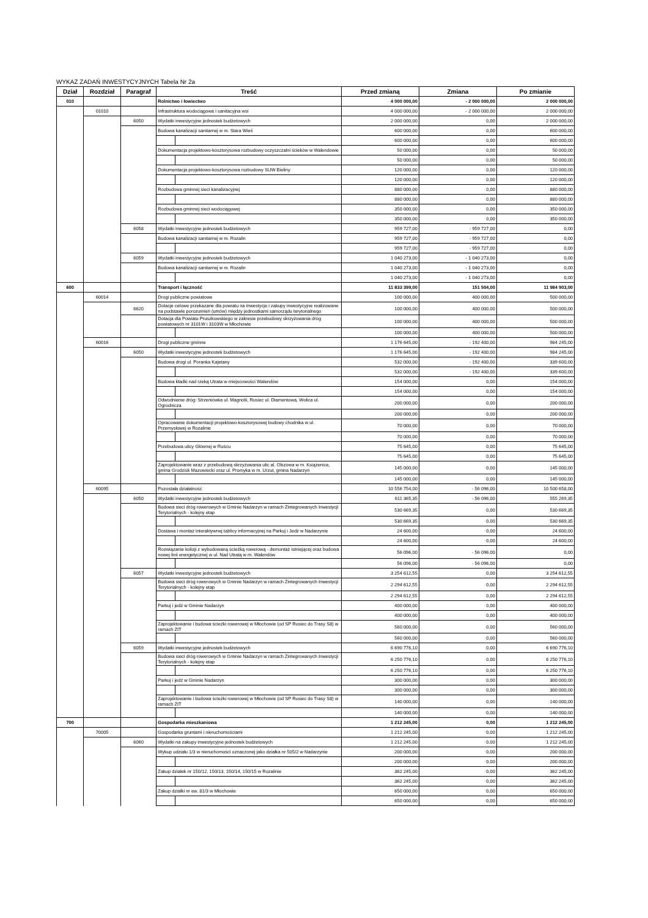WYKAZ ZADAŃ INWESTYCYJNYCH Tabela Nr 2a
| Dział | Rozdział | Paragraf | Treść | | Przed zmianą | Zmiana | Po zmianie |
| --- | --- | --- | --- | --- | --- | --- | --- |
| 010 | | | Rolnictwo i łowiectwo | | 4 000 000,00 | - 2 000 000,00 | 2 000 000,00 |
| | 01010 | | Infrastruktura wodociągowa i sanitacyjna wsi | | 4 000 000,00 | - 2 000 000,00 | 2 000 000,00 |
| | | 6050 | Wydatki inwestycyjne jednostek budżetowych | | 2 000 000,00 | 0,00 | 2 000 000,00 |
| | | | Budowa kanalizacji sanitarnej w m. Stara Wieś | | 600 000,00 | 0,00 | 600 000,00 |
| | | | | | 600 000,00 | 0,00 | 600 000,00 |
| | | | Dokumentacja projektowo-kosztorysowa rozbudowy oczyszczalni ścieków w Walendowie | | 50 000,00 | 0,00 | 50 000,00 |
| | | | | | 50 000,00 | 0,00 | 50 000,00 |
| | | | Dokumentacja projektowo-kosztorysowa rozbudowy SUW Bieliny | | 120 000,00 | 0,00 | 120 000,00 |
| | | | | | 120 000,00 | 0,00 | 120 000,00 |
| | | | Rozbudowa gminnej sieci kanalizacyjnej | | 880 000,00 | 0,00 | 880 000,00 |
| | | | | | 880 000,00 | 0,00 | 880 000,00 |
| | | | Rozbudowa gminnej sieci wodociągowej | | 350 000,00 | 0,00 | 350 000,00 |
| | | | | | 350 000,00 | 0,00 | 350 000,00 |
| | | 6058 | Wydatki inwestycyjne jednostek budżetowych | | 959 727,00 | - 959 727,00 | 0,00 |
| | | | Budowa kanalizacji sanitarnej w m. Rozalin | | 959 727,00 | - 959 727,00 | 0,00 |
| | | | | | 959 727,00 | - 959 727,00 | 0,00 |
| | | 6059 | Wydatki inwestycyjne jednostek budżetowych | | 1 040 273,00 | - 1 040 273,00 | 0,00 |
| | | | Budowa kanalizacji sanitarnej w m. Rozalin | | 1 040 273,00 | - 1 040 273,00 | 0,00 |
| | | | | | 1 040 273,00 | - 1 040 273,00 | 0,00 |
| 600 | | | Transport i łączność | | 11 833 399,00 | 151 504,00 | 11 984 903,00 |
| | 60014 | | Drogi publiczne powiatowe | | 100 000,00 | 400 000,00 | 500 000,00 |
| | | 6620 | Dotacje celowe przekazane dla powiatu na inwestycje i zakupy inwestycyjne realizowane na podstawie porozumień (umów) między jednostkami samorządu terytorialnego | | 100 000,00 | 400 000,00 | 500 000,00 |
| | | | Dotacja dla Powiatu Pruszkowskiego w zakresie przebudowy skrzyżowania dróg powiatowych nr 3101W i 3103W w Młochowie | | 100 000,00 | 400 000,00 | 500 000,00 |
| | | | | | 100 000,00 | 400 000,00 | 500 000,00 |
| | 60016 | | Drogi publiczne gminne | | 1 176 645,00 | - 192 400,00 | 984 245,00 |
| | | 6050 | Wydatki inwestycyjne jednostek budżetowych | | 1 176 645,00 | - 192 400,00 | 984 245,00 |
| | | | Budowa drogi ul. Poranka Kajetany | | 532 000,00 | - 192 400,00 | 339 600,00 |
| | | | | | 532 000,00 | - 192 400,00 | 339 600,00 |
| | | | Budowa kładki nad rzeką Utrata w miejscowości Walendów | | 154 000,00 | 0,00 | 154 000,00 |
| | | | | | 154 000,00 | 0,00 | 154 000,00 |
| | | | Odwodnienie dróg: Strzeniówka ul. Magnolii, Rusiec ul. Diamentowa, Wolica ul. Ogrodnicza | | 200 000,00 | 0,00 | 200 000,00 |
| | | | | | 200 000,00 | 0,00 | 200 000,00 |
| | | | Opracowanie dokumentacji projektowo-kosztorysowej budowy chodnika w ul. Przemysłowej w Rozalinie | | 70 000,00 | 0,00 | 70 000,00 |
| | | | | | 70 000,00 | 0,00 | 70 000,00 |
| | | | Przebudowa ulicy Głównej w Ruścu | | 75 645,00 | 0,00 | 75 645,00 |
| | | | | | 75 645,00 | 0,00 | 75 645,00 |
| | | | Zaprojektowanie wraz z przebudową skrzyżowania ulic al. Olszowa w m. Książenice, gmina Grodzisk Mazowiecki oraz ul. Promyka w m. Urzut, gmina Nadarzyn | | 145 000,00 | 0,00 | 145 000,00 |
| | | | | | 145 000,00 | 0,00 | 145 000,00 |
| | 60095 | | Pozostała działalność | | 10 556 754,00 | - 56 096,00 | 10 500 658,00 |
| | | 6050 | Wydatki inwestycyjne jednostek budżetowych | | 611 365,35 | - 56 096,00 | 555 269,35 |
| | | | Budowa sieci dróg rowerowych w Gminie Nadarzyn w ramach Zintegrowanych Inwestycji Terytorialnych - kolejny etap | | 530 669,35 | 0,00 | 530 669,35 |
| | | | | | 530 669,35 | 0,00 | 530 669,35 |
| | | | Dostawa i montaż interaktywnej tablicy informacyjnej na Parkuj i Jedź w Nadarzynie | | 24 600,00 | 0,00 | 24 600,00 |
| | | | | | 24 600,00 | 0,00 | 24 600,00 |
| | | | Rozwiązanie kolizji z wybudowaną ścieżką rowerową - demontaż istniejącej oraz budowa nowej linii energetycznej w ul. Nad Utratą w m. Walendów | | 56 096,00 | - 56 096,00 | 0,00 |
| | | | | | 56 096,00 | - 56 096,00 | 0,00 |
| | | 6057 | Wydatki inwestycyjne jednostek budżetowych | | 3 254 612,55 | 0,00 | 3 254 612,55 |
| | | | Budowa sieci dróg rowerowych w Gminie Nadarzyn w ramach Zintegrowanych Inwestycji Terytorialnych - kolejny etap | | 2 294 612,55 | 0,00 | 2 294 612,55 |
| | | | | | 2 294 612,55 | 0,00 | 2 294 612,55 |
| | | | Parkuj i jedź w Gminie Nadarzyn | | 400 000,00 | 0,00 | 400 000,00 |
| | | | | | 400 000,00 | 0,00 | 400 000,00 |
| | | | Zaprojektowanie i budowa ścieżki rowerowej w Młochowie (od SP Rusiec do Trasy S8) w ramach ZIT | | 560 000,00 | 0,00 | 560 000,00 |
| | | | | | 560 000,00 | 0,00 | 560 000,00 |
| | | 6059 | Wydatki inwestycyjne jednostek budżetowych | | 6 690 776,10 | 0,00 | 6 690 776,10 |
| | | | Budowa sieci dróg rowerowych w Gminie Nadarzyn w ramach Zintegrowanych Inwestycji Terytorialnych - kolejny etap | | 6 250 776,10 | 0,00 | 6 250 776,10 |
| | | | | | 6 250 776,10 | 0,00 | 6 250 776,10 |
| | | | Parkuj i jedź w Gminie Nadarzyn | | 300 000,00 | 0,00 | 300 000,00 |
| | | | | | 300 000,00 | 0,00 | 300 000,00 |
| | | | Zaprojektowanie i budowa ścieżki rowerowej w Młochowie (od SP Rusiec do Trasy S8) w ramach ZIT | | 140 000,00 | 0,00 | 140 000,00 |
| | | | | | 140 000,00 | 0,00 | 140 000,00 |
| 700 | | | Gospodarka mieszkaniowa | | 1 212 245,00 | 0,00 | 1 212 245,00 |
| | 70005 | | Gospodarka gruntami i nieruchomościami | | 1 212 245,00 | 0,00 | 1 212 245,00 |
| | | 6060 | Wydatki na zakupy inwestycyjne jednostek budżetowych | | 1 212 245,00 | 0,00 | 1 212 245,00 |
| | | | Wykup udziału 1/3 w nieruchomości oznaczonej jako działka nr 505/2 w Nadarzynie | | 200 000,00 | 0,00 | 200 000,00 |
| | | | | | 200 000,00 | 0,00 | 200 000,00 |
| | | | Zakup działek nr 150/12, 150/13, 150/14, 150/15 w Rozalinie | | 362 245,00 | 0,00 | 362 245,00 |
| | | | | | 362 245,00 | 0,00 | 362 245,00 |
| | | | Zakup działki nr ew. 81/3 w Młochowie | | 650 000,00 | 0,00 | 650 000,00 |
| | | | | | 650 000,00 | 0,00 | 650 000,00 |